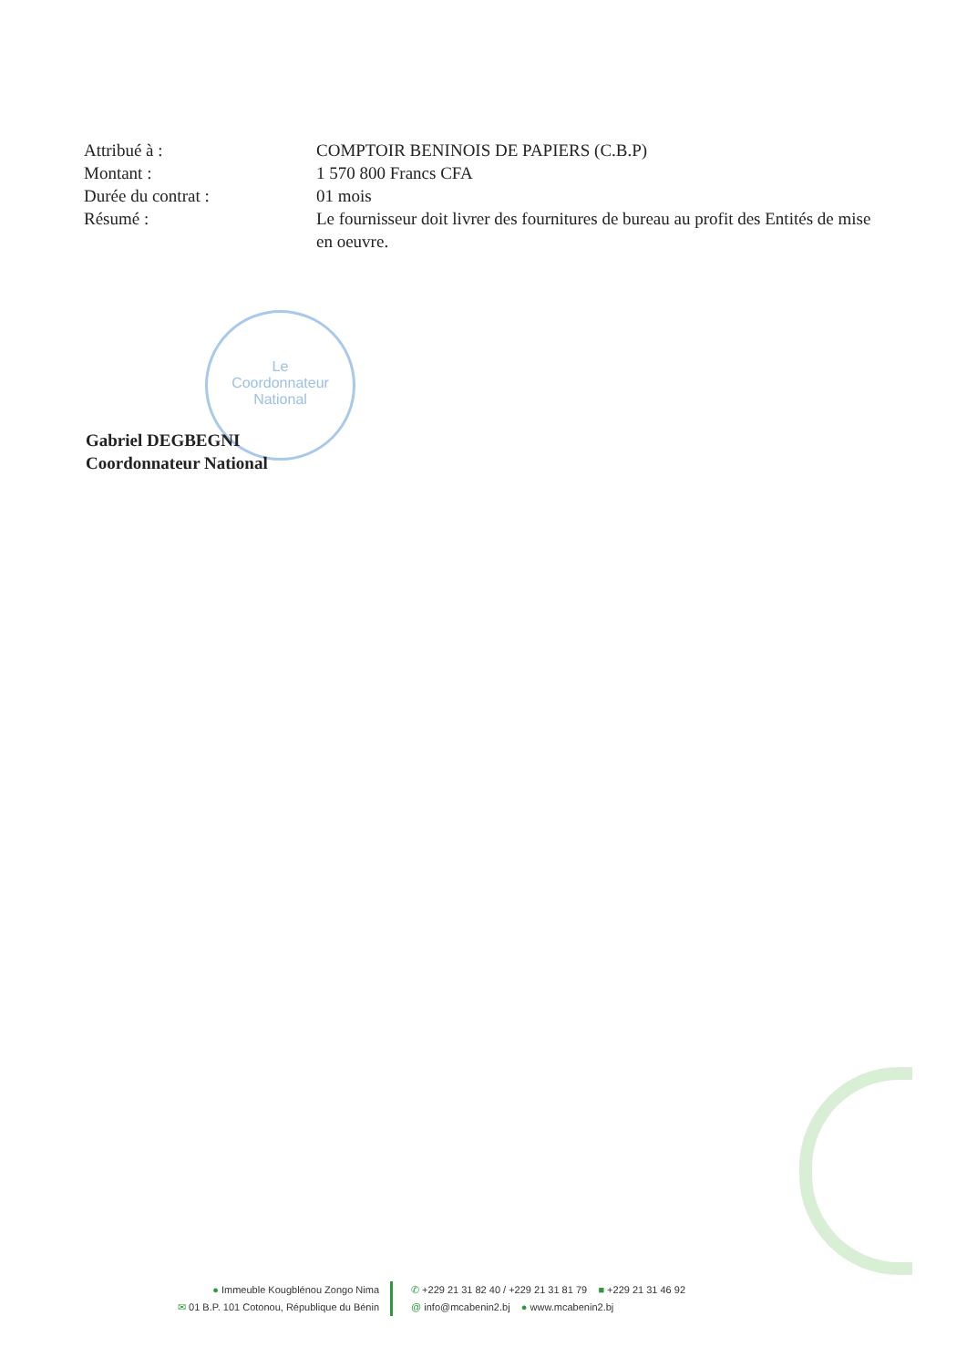| Attribué à : | COMPTOIR BENINOIS DE PAPIERS (C.B.P) |
| Montant : | 1 570 800 Francs CFA |
| Durée du contrat : | 01 mois |
| Résumé : | Le fournisseur doit livrer des fournitures de bureau au profit des Entités de mise en oeuvre. |
Le
Coordonnateur
National
Gabriel DEGBEGNI
Coordonnateur National
● Immeuble Kougblénou Zongo Nima
✉ 01 B.P. 101 Cotonou, République du Bénin
✆ +229 21 31 82 40 / +229 21 31 81 79 ■ +229 21 31 46 92
@ info@mcabenin2.bj ● www.mcabenin2.bj